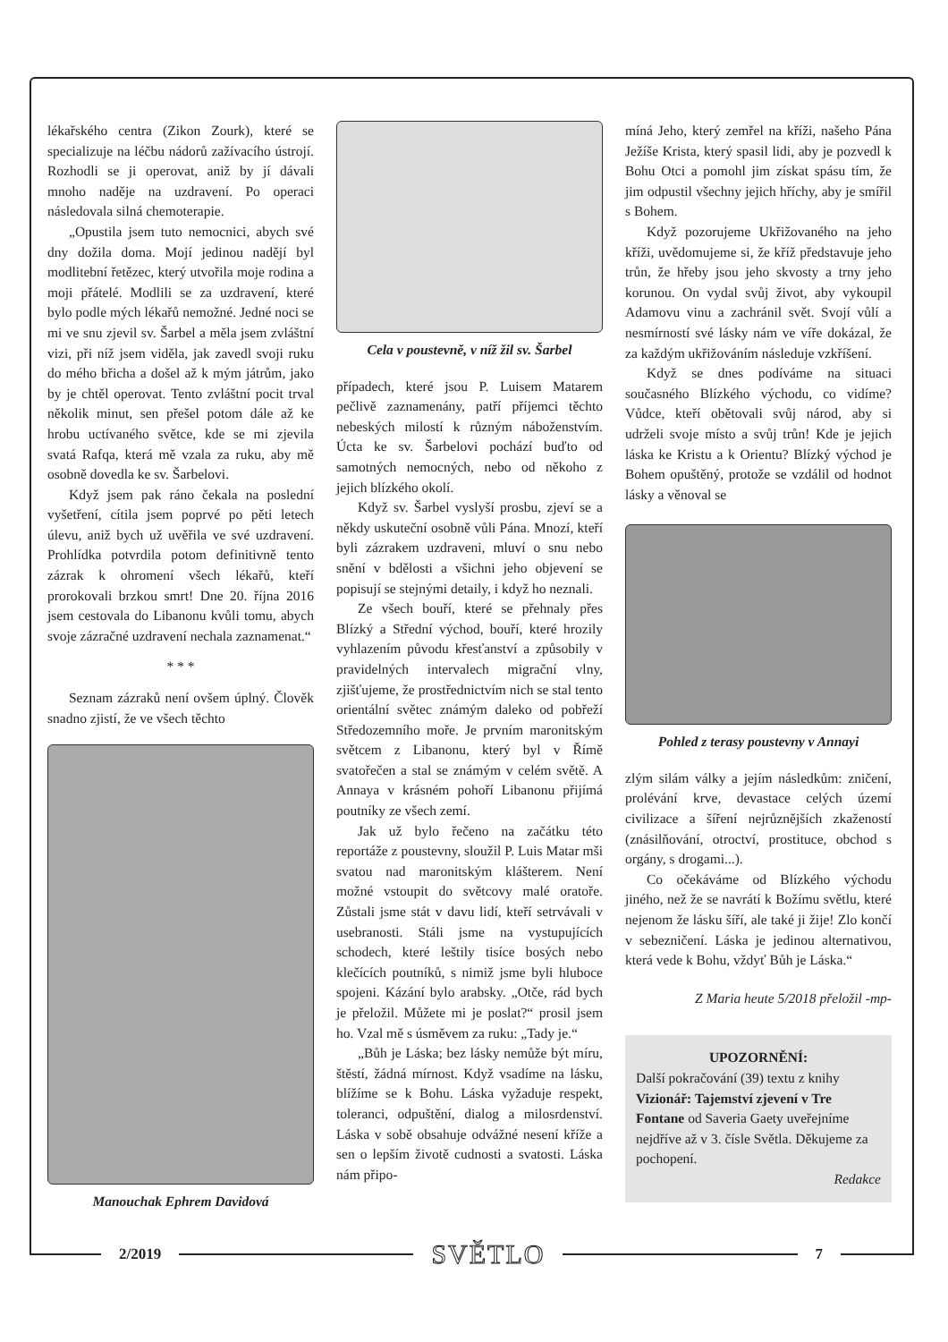lékařského centra (Zikon Zourk), které se specializuje na léčbu nádorů zažívacího ústrojí. Rozhodli se ji operovat, aniž by jí dávali mnoho naděje na uzdravení. Po operaci následovala silná chemoterapie.
„Opustila jsem tuto nemocnici, abych své dny dožila doma. Mojí jedinou nadějí byl modlitební řetězec, který utvořila moje rodina a moji přátelé. Modlili se za uzdravení, které bylo podle mých lékařů nemožné. Jedné noci se mi ve snu zjevil sv. Šarbel a měla jsem zvláštní vizi, při níž jsem viděla, jak zavedl svoji ruku do mého břicha a došel až k mým játrům, jako by je chtěl operovat. Tento zvláštní pocit trval několik minut, sen přešel potom dále až ke hrobu uctívaného světce, kde se mi zjevila svatá Rafqa, která mě vzala za ruku, aby mě osobně dovedla ke sv. Šarbelovi.
Když jsem pak ráno čekala na poslední vyšetření, cítila jsem poprvé po pěti letech úlevu, aniž bych už uvěřila ve své uzdravení. Prohlídka potvrdila potom definitivně tento zázrak k ohromení všech lékařů, kteří prorokovali brzkou smrt! Dne 20. října 2016 jsem cestovala do Libanonu kvůli tomu, abych svoje zázračné uzdravení nechala zaznamenat.“
* * *
Seznam zázraků není ovšem úplný. Člověk snadno zjistí, že ve všech těchto
Manouchak Ephrem Davidová
Cela v poustevně, v níž žil sv. Šarbel
případech, které jsou P. Luisem Matarem pečlivě zaznamenány, patří příjemci těchto nebeských milostí k různým náboženstvím. Úcta ke sv. Šarbelovi pochází buďto od samotných nemocných, nebo od někoho z jejich blízkého okolí.
Když sv. Šarbel vyslyší prosbu, zjeví se a někdy uskuteční osobně vůli Pána. Mnozí, kteří byli zázrakem uzdraveni, mluví o snu nebo snění v bdělosti a všichni jeho objevení se popisují se stejnými detaily, i když ho neznali.
Ze všech bouří, které se přehnaly přes Blízký a Střední východ, bouří, které hrozily vyhlazením původu křesťanství a způsobily v pravidelných intervalech migrační vlny, zjišťujeme, že prostřednictvím nich se stal tento orientální světec známým daleko od pobřeží Středozemního moře. Je prvním maronitským světcem z Libanonu, který byl v Římě svatořečen a stal se známým v celém světě. A Annaya v krásném pohoří Libanonu přijímá poutníky ze všech zemí.
Jak už bylo řečeno na začátku této reportáže z poustevny, sloužil P. Luis Matar mši svatou nad maronitským klášterem. Není možné vstoupit do světcovy malé oratoře. Zůstali jsme stát v davu lidí, kteří setrvávali v usebranosti. Stáli jsme na vystupujících schodech, které leštily tisíce bosých nebo klečících poutníků, s nimiž jsme byli hluboce spojeni. Kázání bylo arabsky. „Otče, rád bych je přeložil. Můžete mi je poslat?“ prosil jsem ho. Vzal mě s úsměvem za ruku: „Tady je.“
„Bůh je Láska; bez lásky nemůže být míru, štěstí, žádná mírnost. Když vsadíme na lásku, blížíme se k Bohu. Láska vyžaduje respekt, toleranci, odpuštění, dialog a milosrdenství. Láska v sobě obsahuje odvážné nesení kříže a sen o lepším životě cudnosti a svatosti. Láska nám připo-
míná Jeho, který zemřel na kříži, našeho Pána Ježíše Krista, který spasil lidi, aby je pozvedl k Bohu Otci a pomohl jim získat spásu tím, že jim odpustil všechny jejich hříchy, aby je smířil s Bohem.
Když pozorujeme Ukřižovaného na jeho kříži, uvědomujeme si, že kříž představuje jeho trůn, že hřeby jsou jeho skvosty a trny jeho korunou. On vydal svůj život, aby vykoupil Adamovu vinu a zachránil svět. Svojí vůlí a nesmírností své lásky nám ve víře dokázal, že za každým ukřižováním následuje vzkříšení.
Když se dnes podíváme na situaci současného Blízkého východu, co vidíme? Vůdce, kteří obětovali svůj národ, aby si udrželi svoje místo a svůj trůn! Kde je jejich láska ke Kristu a k Orientu? Blízký východ je Bohem opuštěný, protože se vzdálil od hodnot lásky a věnoval se
Pohled z terasy poustevny v Annayi
zlým silám války a jejím následkům: zničení, prolévání krve, devastace celých území civilizace a šíření nejrůznějších zkažeností (znásilňování, otroctví, prostituce, obchod s orgány, s drogami...).
Co očekáváme od Blízkého východu jiného, než že se navrátí k Božímu světlu, které nejenom že lásku šíří, ale také ji žije! Zlo končí v sebezničení. Láska je jedinou alternativou, která vede k Bohu, vždyť Bůh je Láska.“
Z Maria heute 5/2018 přeložil -mp-
UPOZORNĚNÍ:
Další pokračování (39) textu z knihy Vizionář: Tajemství zjevení v Tre Fontane od Saveria Gaety uveřejníme nejdříve až v 3. čísle Světla. Děkujeme za pochopení.
Redakce
2/2019
SVĚTLO
7